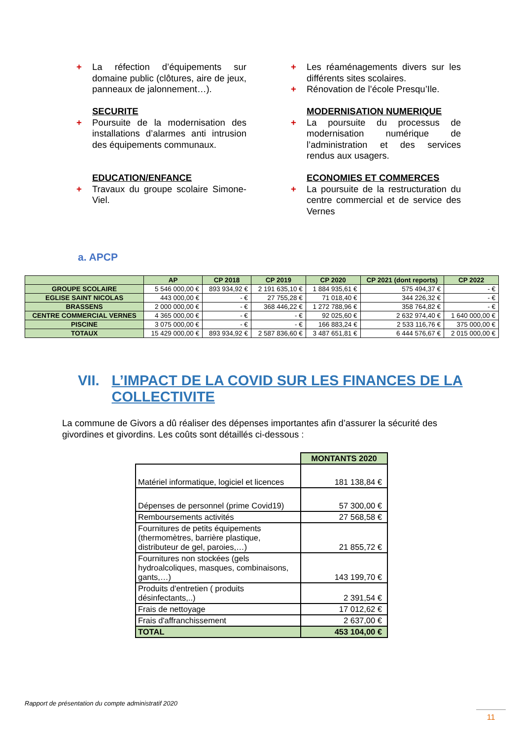+ La réfection d’équipements sur domaine public (clôtures, aire de jeux, panneaux de jalonnement…).
SECURITE
+ Poursuite de la modernisation des installations d’alarmes anti intrusion des équipements communaux.
EDUCATION/ENFANCE
+ Travaux du groupe scolaire Simone-Viel.
+ Les réaménagements divers sur les différents sites scolaires.
+ Rénovation de l’école Presqu’Ile.
MODERNISATION NUMERIQUE
+ La poursuite du processus de modernisation numérique de l’administration et des services rendus aux usagers.
ECONOMIES ET COMMERCES
+ La poursuite de la restructuration du centre commercial et de service des Vernes
a. APCP
| | AP | CP 2018 | CP 2019 | CP 2020 | CP 2021 (dont reports) | CP 2022 |
| --- | --- | --- | --- | --- | --- | --- |
| GROUPE SCOLAIRE | 5 546 000,00 € | 893 934,92 € | 2 191 635,10 € | 1 884 935,61 € | 575 494,37 € | - € |
| EGLISE SAINT NICOLAS | 443 000,00 € | - € | 27 755,28 € | 71 018,40 € | 344 226,32 € | - € |
| BRASSENS | 2 000 000,00 € | - € | 368 446,22 € | 1 272 788,96 € | 358 764,82 € | - € |
| CENTRE COMMERCIAL VERNES | 4 365 000,00 € | - € | - € | 92 025,60 € | 2 632 974,40 € | 1 640 000,00 € |
| PISCINE | 3 075 000,00 € | - € | - € | 166 883,24 € | 2 533 116,76 € | 375 000,00 € |
| TOTAUX | 15 429 000,00 € | 893 934,92 € | 2 587 836,60 € | 3 487 651,81 € | 6 444 576,67 € | 2 015 000,00 € |
VII. L’IMPACT DE LA COVID SUR LES FINANCES DE LA COLLECTIVITE
La commune de Givors a dû réaliser des dépenses importantes afin d’assurer la sécurité des givordines et givordins. Les coûts sont détaillés ci-dessous :
| | MONTANTS 2020 |
| Matériel informatique, logiciel et licences | 181 138,84 € |
| Dépenses de personnel (prime Covid19) | 57 300,00 € |
| Remboursements activités | 27 568,58 € |
| Fournitures de petits équipements (thermomètres, barrière plastique, distributeur de gel, paroies,…) | 21 855,72 € |
| Fournitures non stockées (gels hydroalcoliques, masques, combinaisons, gants,…) | 143 199,70 € |
| Produits d'entretien ( produits désinfectants,..) | 2 391,54 € |
| Frais de nettoyage | 17 012,62 € |
| Frais d'affranchissement | 2 637,00 € |
| TOTAL | 453 104,00 € |
Rapport de présentation du compte administratif 2020
11